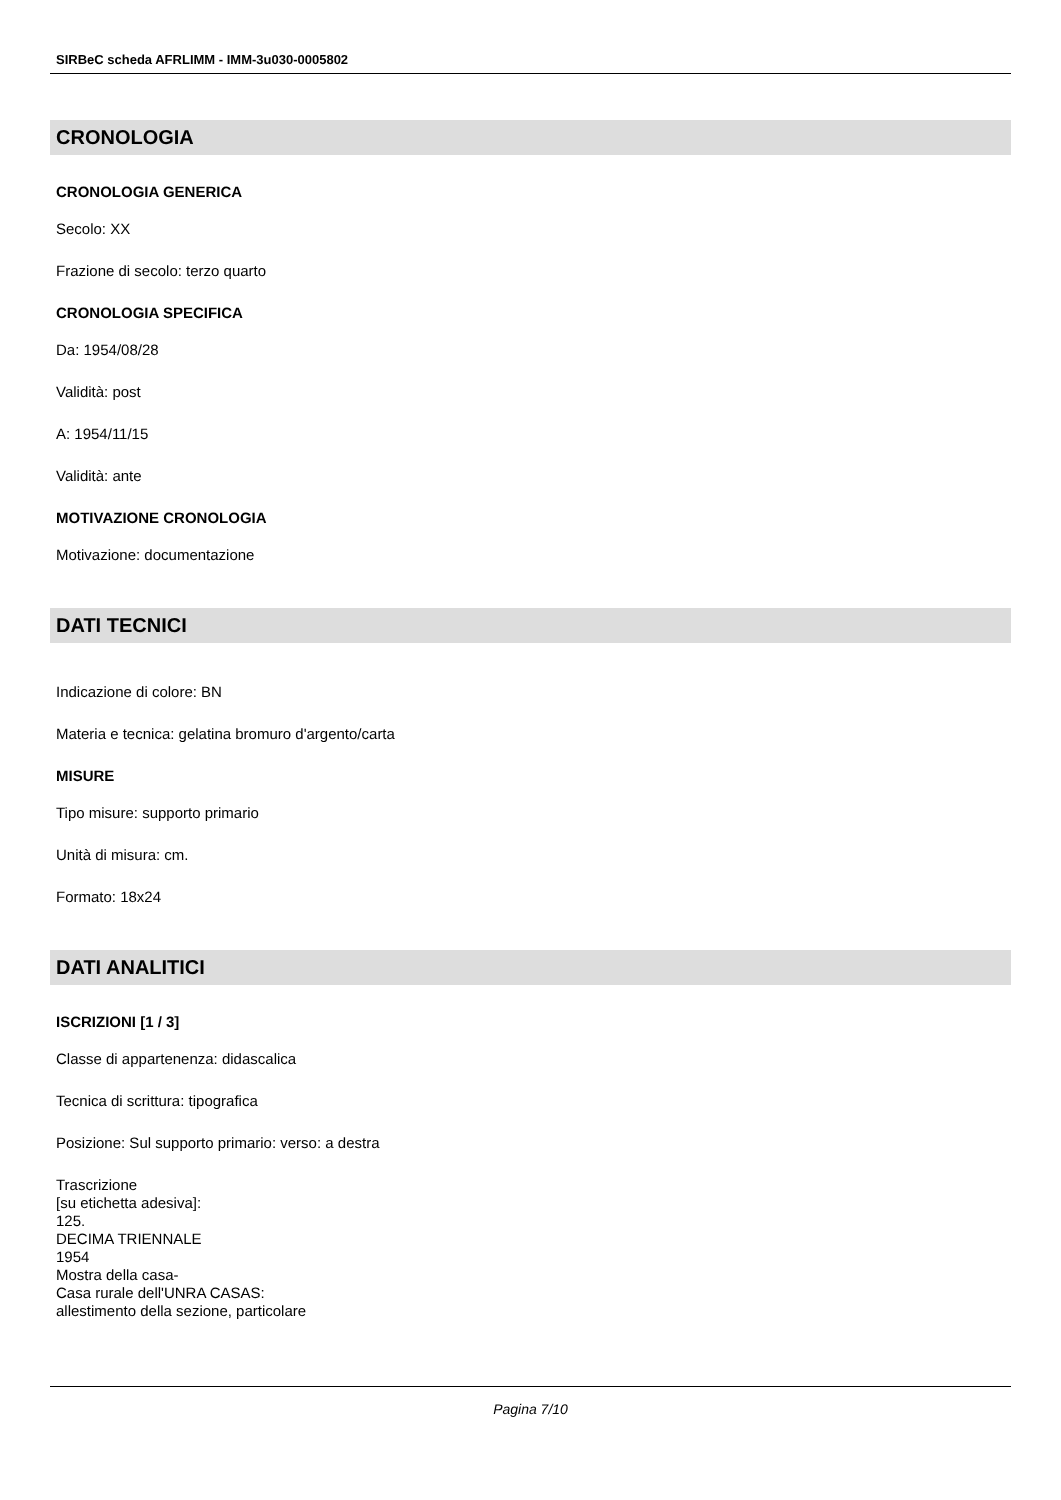SIRBeC scheda AFRLIMM - IMM-3u030-0005802
CRONOLOGIA
CRONOLOGIA GENERICA
Secolo: XX
Frazione di secolo: terzo quarto
CRONOLOGIA SPECIFICA
Da: 1954/08/28
Validità: post
A: 1954/11/15
Validità: ante
MOTIVAZIONE CRONOLOGIA
Motivazione: documentazione
DATI TECNICI
Indicazione di colore: BN
Materia e tecnica: gelatina bromuro d'argento/carta
MISURE
Tipo misure: supporto primario
Unità di misura: cm.
Formato: 18x24
DATI ANALITICI
ISCRIZIONI [1 / 3]
Classe di appartenenza: didascalica
Tecnica di scrittura: tipografica
Posizione: Sul supporto primario: verso: a destra
Trascrizione
[su etichetta adesiva]:
125.
DECIMA TRIENNALE
1954
Mostra della casa-
Casa rurale dell'UNRA CASAS:
allestimento della sezione, particolare
Pagina 7/10